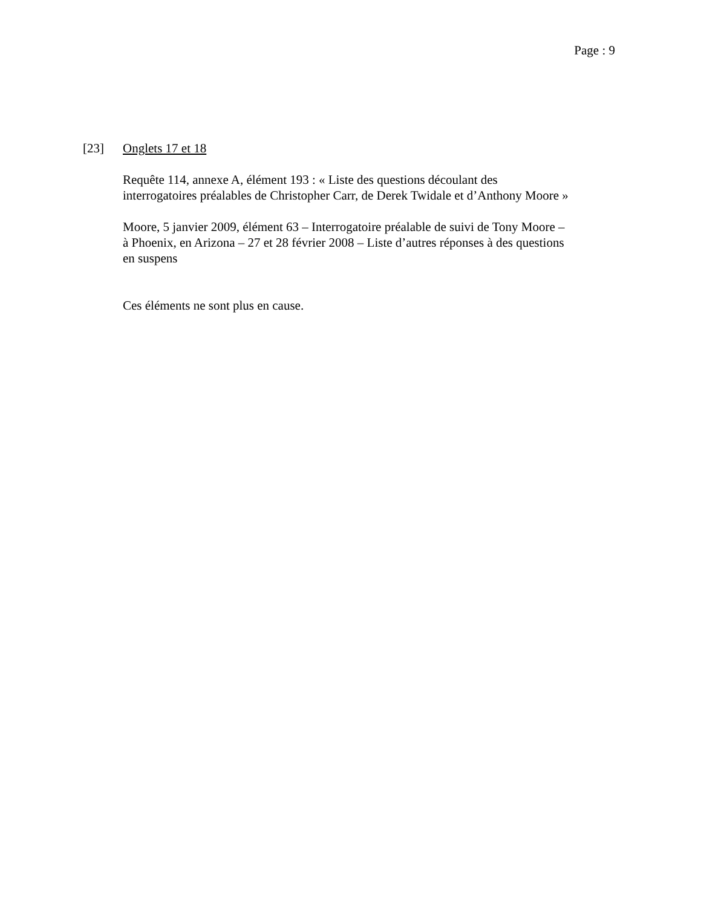Page : 9
[23] Onglets 17 et 18
Requête 114, annexe A, élément 193 : « Liste des questions découlant des interrogatoires préalables de Christopher Carr, de Derek Twidale et d’Anthony Moore »
Moore, 5 janvier 2009, élément 63 – Interrogatoire préalable de suivi de Tony Moore – à Phoenix, en Arizona – 27 et 28 février 2008 – Liste d’autres réponses à des questions en suspens
Ces éléments ne sont plus en cause.